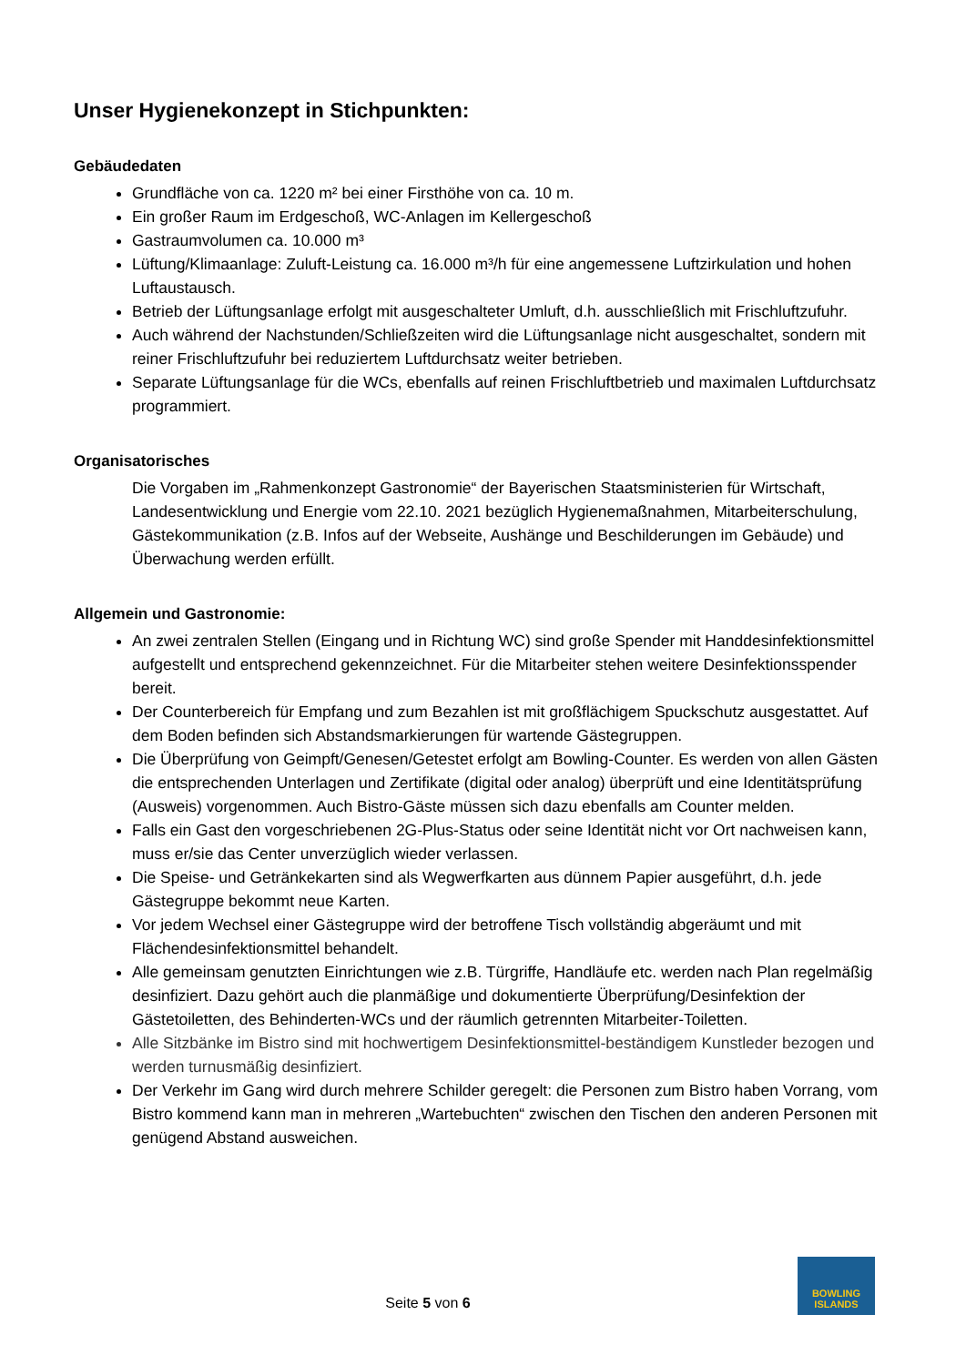Unser Hygienekonzept in Stichpunkten:
Gebäudedaten
Grundfläche von ca. 1220 m² bei einer Firsthöhe von ca. 10 m.
Ein großer Raum im Erdgeschoß, WC-Anlagen im Kellergeschoß
Gastraumvolumen ca. 10.000 m³
Lüftung/Klimaanlage: Zuluft-Leistung ca. 16.000 m³/h für eine angemessene Luftzirkulation und hohen Luftaustausch.
Betrieb der Lüftungsanlage erfolgt mit ausgeschalteter Umluft, d.h. ausschließlich mit Frischluftzufuhr.
Auch während der Nachstunden/Schließzeiten wird die Lüftungsanlage nicht ausgeschaltet, sondern mit reiner Frischluftzufuhr bei reduziertem Luftdurchsatz weiter betrieben.
Separate Lüftungsanlage für die WCs, ebenfalls auf reinen Frischluftbetrieb und maximalen Luftdurchsatz programmiert.
Organisatorisches
Die Vorgaben im „Rahmenkonzept Gastronomie“ der Bayerischen Staatsministerien für Wirtschaft, Landesentwicklung und Energie vom 22.10. 2021 bezüglich Hygienemaßnahmen, Mitarbeiterschulung, Gästekommunikation (z.B. Infos auf der Webseite, Aushänge und Beschilderungen im Gebäude) und Überwachung werden erfüllt.
Allgemein und Gastronomie:
An zwei zentralen Stellen (Eingang und in Richtung WC) sind große Spender mit Handdesinfektionsmittel aufgestellt und entsprechend gekennzeichnet. Für die Mitarbeiter stehen weitere Desinfektionsspender bereit.
Der Counterbereich für Empfang und zum Bezahlen ist mit großflächigem Spuckschutz ausgestattet. Auf dem Boden befinden sich Abstandsmarkierungen für wartende Gästegruppen.
Die Überprüfung von Geimpft/Genesen/Getestet erfolgt am Bowling-Counter. Es werden von allen Gästen die entsprechenden Unterlagen und Zertifikate (digital oder analog) überprüft und eine Identitätsprüfung (Ausweis) vorgenommen. Auch Bistro-Gäste müssen sich dazu ebenfalls am Counter melden.
Falls ein Gast den vorgeschriebenen 2G-Plus-Status oder seine Identität nicht vor Ort nachweisen kann, muss er/sie das Center unverzüglich wieder verlassen.
Die Speise- und Getränkekarten sind als Wegwerfkarten aus dünnem Papier ausgeführt, d.h. jede Gästegruppe bekommt neue Karten.
Vor jedem Wechsel einer Gästegruppe wird der betroffene Tisch vollständig abgeräumt und mit Flächendesinfektionsmittel behandelt.
Alle gemeinsam genutzten Einrichtungen wie z.B. Türgriffe, Handläufe etc. werden nach Plan regelmäßig desinfiziert. Dazu gehört auch die planmäßige und dokumentierte Überprüfung/Desinfektion der Gästetoiletten, des Behinderten-WCs und der räumlich getrennten Mitarbeiter-Toiletten.
Alle Sitzbänke im Bistro sind mit hochwertigem Desinfektionsmittel-beständigem Kunstleder bezogen und werden turnusmäßig desinfiziert.
Der Verkehr im Gang wird durch mehrere Schilder geregelt: die Personen zum Bistro haben Vorrang, vom Bistro kommend kann man in mehreren „Wartebuchten“ zwischen den Tischen den anderen Personen mit genügend Abstand ausweichen.
Seite 5 von 6
BOWLING
ISLANDS